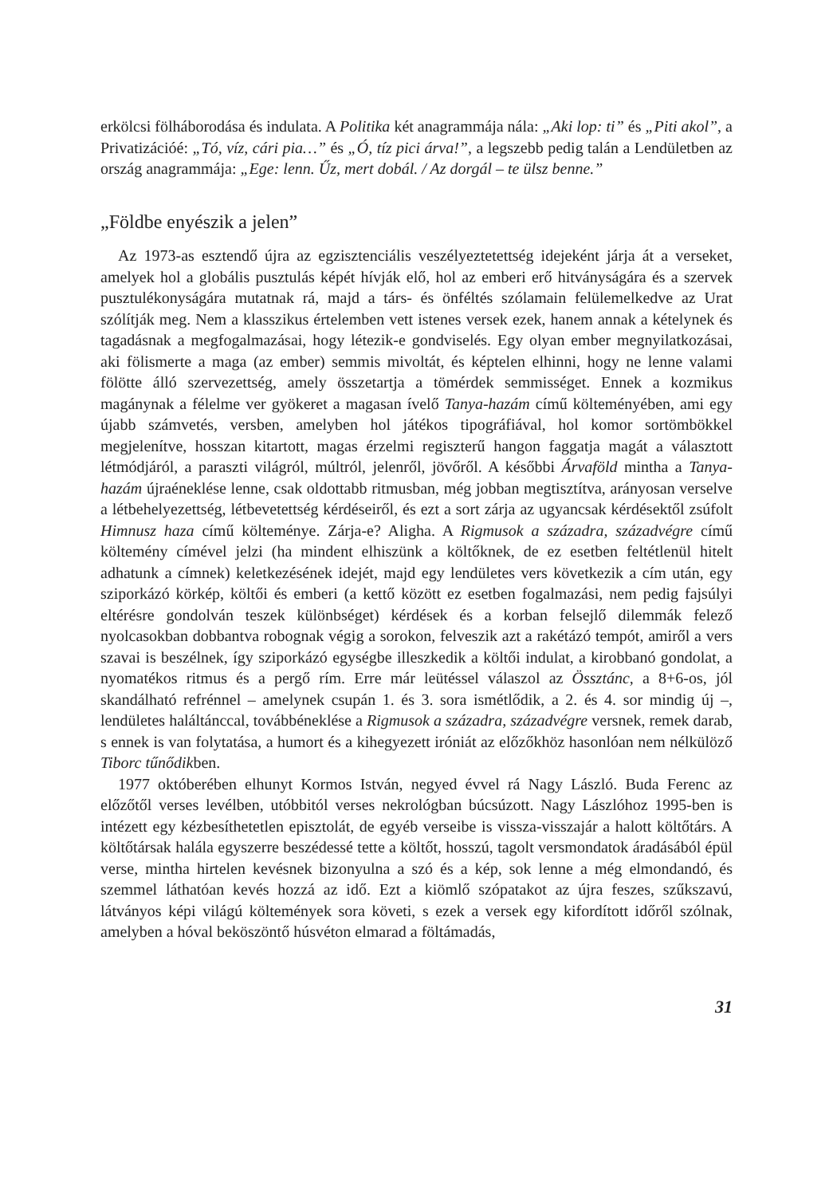erkölcsi fölháborodása és indulata. A Politika két anagrammája nála: „Aki lop: ti” és „Piti akol”, a Privatizációé: „Tó, víz, cári pia…” és „Ó, tíz pici árva!”, a legszebb pedig talán a Lendületben az ország anagrammája: „Ege: lenn. Űz, mert dobál. / Az dorgál – te ülsz benne.”
„Földbe enyészik a jelen”
Az 1973-as esztendő újra az egzisztenciális veszélyeztetettség idejeként járja át a verseket, amelyek hol a globális pusztulás képét hívják elő, hol az emberi erő hitványságára és a szervek pusztulékonyságára mutatnak rá, majd a társ- és önféltés szólamain felülemelkedve az Urat szólítják meg. Nem a klasszikus értelemben vett istenes versek ezek, hanem annak a kételynek és tagadásnak a megfogalmazásai, hogy létezik-e gondviselés. Egy olyan ember megnyilatkozásai, aki fölismerte a maga (az ember) semmis mivoltát, és képtelen elhinni, hogy ne lenne valami fölötte álló szervezettség, amely összetartja a tömérdek semmisséget. Ennek a kozmikus magánynak a félelme ver gyökeret a magasan ívelő Tanya-hazám című költeményében, ami egy újabb számvetés, versben, amelyben hol játékos tipográfiával, hol komor sortömbökkel megjelenítve, hosszan kitartott, magas érzelmi regiszterű hangon faggatja magát a választott létmódjáról, a paraszti világról, múltról, jelenről, jövőről. A későbbi Árvaföld mintha a Tanya-hazám újraéneklése lenne, csak oldottabb ritmusban, még jobban megtisztítva, arányosan verselve a létbehelyezettség, létbevetettség kérdéseiről, és ezt a sort zárja az ugyancsak kérdésektől zsúfolt Himnusz haza című költeménye. Zárja-e? Aligha. A Rigmusok a századra, századvégre című költemény címével jelzi (ha mindent elhiszünk a költőknek, de ez esetben feltétlenül hitelt adhatunk a címnek) keletkezésének idejét, majd egy lendületes vers következik a cím után, egy sziporkázó körkép, költői és emberi (a kettő között ez esetben fogalmazási, nem pedig fajsúlyi eltérésre gondolván teszek különbséget) kérdések és a korban felsejlő dilemmák felező nyolcasokban dobbantva robognak végig a sorokon, felveszik azt a rakétázó tempót, amiről a vers szavai is beszélnek, így sziporkázó egységbe illeszkedik a költői indulat, a kirobbanó gondolat, a nyomatékos ritmus és a pergő rím. Erre már leütéssel válaszol az Össztánc, a 8+6-os, jól skandálható refrénnel – amelynek csupán 1. és 3. sora ismétlődik, a 2. és 4. sor mindig új –, lendületes haláltánccal, továbbéneklése a Rigmusok a századra, századvégre versnek, remek darab, s ennek is van folytatása, a humort és a kihegyezett iróniát az előzőkhöz hasonlóan nem nélkülöző Tiborc tűnődikben.
1977 októberében elhunyt Kormos István, negyed évvel rá Nagy László. Buda Ferenc az előzőtől verses levélben, utóbbitól verses nekrológban búcsúzott. Nagy Lászlóhoz 1995-ben is intézett egy kézbesíthetetlen episztolát, de egyéb verseibe is vissza-visszajár a halott költőtárs. A költőtársak halála egyszerre beszédessé tette a költőt, hosszú, tagolt versmondatok áradásából épül verse, mintha hirtelen kevésnek bizonyulna a szó és a kép, sok lenne a még elmondandó, és szemmel láthatóan kevés hozzá az idő. Ezt a kiömlő szópatakot az újra feszes, szűkszavú, látványos képi világú költemények sora követi, s ezek a versek egy kifordított időről szólnak, amelyben a hóval beköszöntő húsvéton elmarad a föltámadás,
31